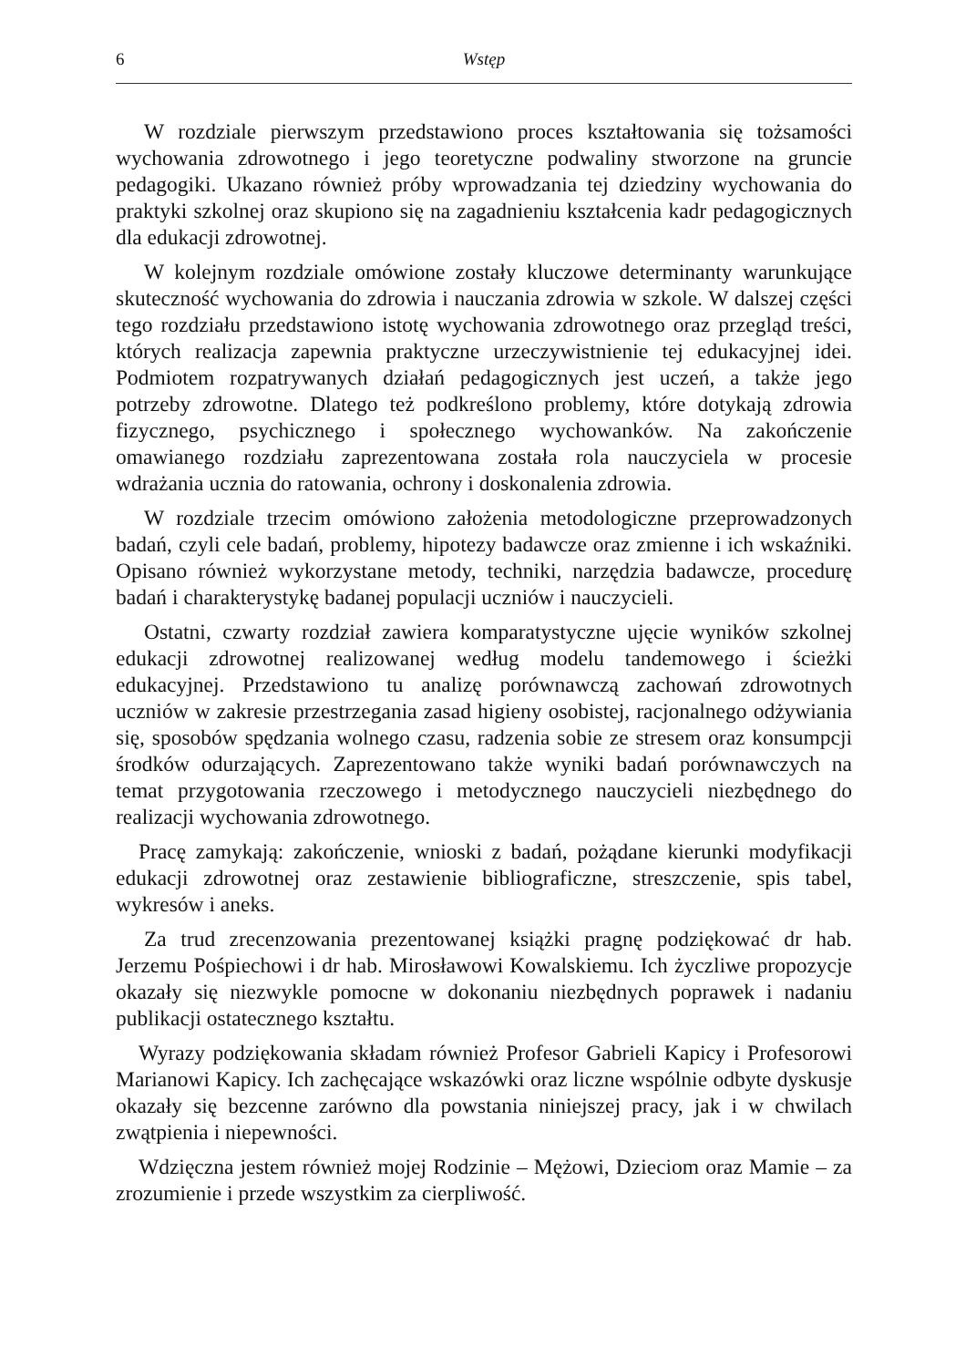6 Wstęp
W rozdziale pierwszym przedstawiono proces kształtowania się tożsamości wychowania zdrowotnego i jego teoretyczne podwaliny stworzone na gruncie pedagogiki. Ukazano również próby wprowadzania tej dziedziny wychowania do praktyki szkolnej oraz skupiono się na zagadnieniu kształcenia kadr pedagogicznych dla edukacji zdrowotnej.
W kolejnym rozdziale omówione zostały kluczowe determinanty warunkujące skuteczność wychowania do zdrowia i nauczania zdrowia w szkole. W dalszej części tego rozdziału przedstawiono istotę wychowania zdrowotnego oraz przegląd treści, których realizacja zapewnia praktyczne urzeczywistnienie tej edukacyjnej idei. Podmiotem rozpatrywanych działań pedagogicznych jest uczeń, a także jego potrzeby zdrowotne. Dlatego też podkreślono problemy, które dotykają zdrowia fizycznego, psychicznego i społecznego wychowanków. Na zakończenie omawianego rozdziału zaprezentowana została rola nauczyciela w procesie wdrażania ucznia do ratowania, ochrony i doskonalenia zdrowia.
W rozdziale trzecim omówiono założenia metodologiczne przeprowadzonych badań, czyli cele badań, problemy, hipotezy badawcze oraz zmienne i ich wskaźniki. Opisano również wykorzystane metody, techniki, narzędzia badawcze, procedurę badań i charakterystykę badanej populacji uczniów i nauczycieli.
Ostatni, czwarty rozdział zawiera komparatystyczne ujęcie wyników szkolnej edukacji zdrowotnej realizowanej według modelu tandemowego i ścieżki edukacyjnej. Przedstawiono tu analizę porównawczą zachowań zdrowotnych uczniów w zakresie przestrzegania zasad higieny osobistej, racjonalnego odżywiania się, sposobów spędzania wolnego czasu, radzenia sobie ze stresem oraz konsumpcji środków odurzających. Zaprezentowano także wyniki badań porównawczych na temat przygotowania rzeczowego i metodycznego nauczycieli niezbędnego do realizacji wychowania zdrowotnego.
Pracę zamykają: zakończenie, wnioski z badań, pożądane kierunki modyfikacji edukacji zdrowotnej oraz zestawienie bibliograficzne, streszczenie, spis tabel, wykresów i aneks.
Za trud zrecenzowania prezentowanej książki pragnę podziękować dr hab. Jerzemu Pośpiechowi i dr hab. Mirosławowi Kowalskiemu. Ich życzliwe propozycje okazały się niezwykle pomocne w dokonaniu niezbędnych poprawek i nadaniu publikacji ostatecznego kształtu.
Wyrazy podziękowania składam również Profesor Gabrieli Kapicy i Profesorowi Marianowi Kapicy. Ich zachęcające wskazówki oraz liczne wspólnie odbyte dyskusje okazały się bezcenne zarówno dla powstania niniejszej pracy, jak i w chwilach zwątpienia i niepewności.
Wdzięczna jestem również mojej Rodzinie – Mężowi, Dzieciom oraz Mamie – za zrozumienie i przede wszystkim za cierpliwość.